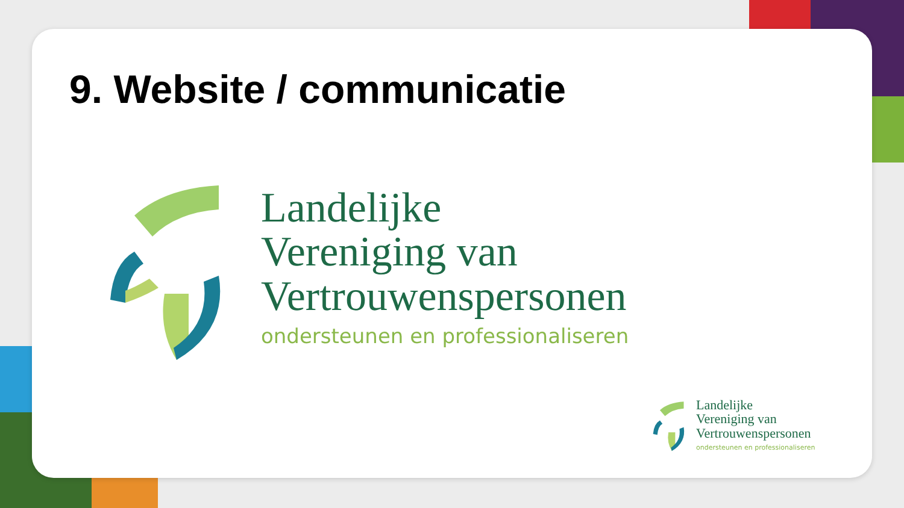9. Website / communicatie
Landelijke
Vereniging van
Vertrouwenspersonen
ondersteunen en professionaliseren
Landelijke
Vereniging van
Vertrouwenspersonen
ondersteunen en professionaliseren